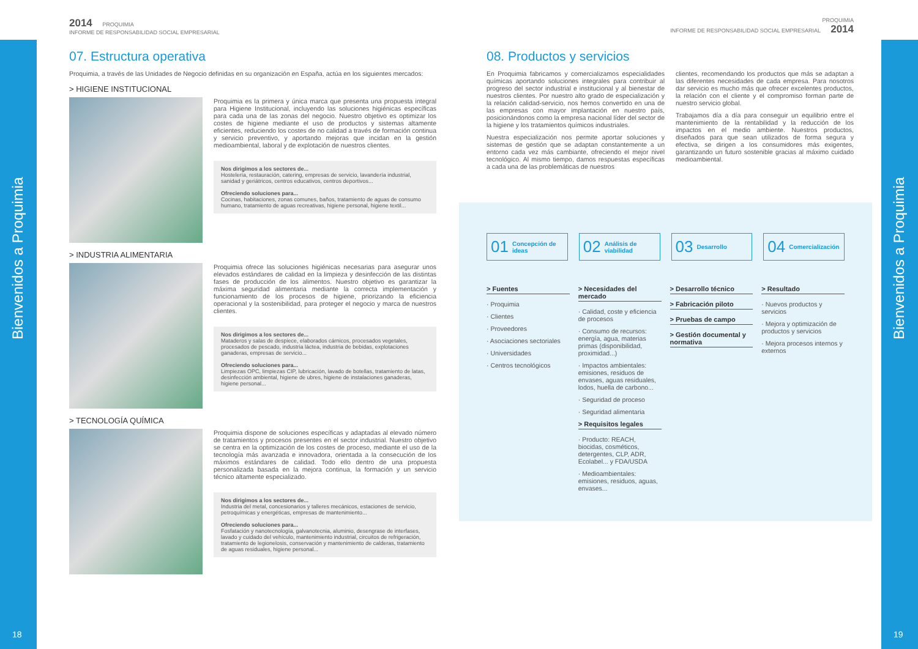Bienvenidos a Proquimia
18
Bienvenidos a Proquimia
19
2014 PROQUIMIA
INFORME DE RESPONSABILIDAD SOCIAL EMPRESARIAL
07. Estructura operativa
Proquimia, a través de las Unidades de Negocio definidas en su organización en España, actúa en los siguientes mercados:
> HIGIENE INSTITUCIONAL
Proquimia es la primera y única marca que presenta una propuesta integral para Higiene Institucional, incluyendo las soluciones higiénicas específicas para cada una de las zonas del negocio. Nuestro objetivo es optimizar los costes de higiene mediante el uso de productos y sistemas altamente eficientes, reduciendo los costes de no calidad a través de formación continua y servicio preventivo, y aportando mejoras que incidan en la gestión medioambiental, laboral y de explotación de nuestros clientes.
Nos dirigimos a los sectores de...
Hostelería, restauración, catering, empresas de servicio, lavandería industrial, sanidad y geriátricos, centros educativos, centros deportivos...
Ofreciendo soluciones para...
Cocinas, habitaciones, zonas comunes, baños, tratamiento de aguas de consumo humano, tratamiento de aguas recreativas, higiene personal, higiene textil...
> INDUSTRIA ALIMENTARIA
Proquimia ofrece las soluciones higiénicas necesarias para asegurar unos elevados estándares de calidad en la limpieza y desinfección de las distintas fases de producción de los alimentos. Nuestro objetivo es garantizar la máxima seguridad alimentaria mediante la correcta implementación y funcionamiento de los procesos de higiene, priorizando la eficiencia operacional y la sostenibilidad, para proteger el negocio y marca de nuestros clientes.
Nos dirigimos a los sectores de...
Mataderos y salas de despiece, elaborados cárnicos, procesados vegetales, procesados de pescado, industria láctea, industria de bebidas, explotaciones ganaderas, empresas de servicio...
Ofreciendo soluciones para...
Limpiezas OPC, limpiezas CIP, lubricación, lavado de botellas, tratamiento de latas, desinfección ambiental, higiene de ubres, higiene de instalaciones ganaderas, higiene personal...
> TECNOLOGÍA QUÍMICA
Proquimia dispone de soluciones específicas y adaptadas al elevado número de tratamientos y procesos presentes en el sector industrial. Nuestro objetivo se centra en la optimización de los costes de proceso, mediante el uso de la tecnología más avanzada e innovadora, orientada a la consecución de los máximos estándares de calidad. Todo ello dentro de una propuesta personalizada basada en la mejora continua, la formación y un servicio técnico altamente especializado.
Nos dirigimos a los sectores de...
Industria del metal, concesionarios y talleres mecánicos, estaciones de servicio, petroquímicas y energéticas, empresas de mantenimiento...
Ofreciendo soluciones para...
Fosfatación y nanotecnología, galvanotecnia, aluminio, desengrase de interfases, lavado y cuidado del vehículo, mantenimiento industrial, circuitos de refrigeración, tratamiento de legionelosis, conservación y mantenimiento de calderas, tratamiento de aguas residuales, higiene personal...
PROQUIMIA
INFORME DE RESPONSABILIDAD SOCIAL EMPRESARIAL 2014
08. Productos y servicios
En Proquimia fabricamos y comercializamos especialidades químicas aportando soluciones integrales para contribuir al progreso del sector industrial e institucional y al bienestar de nuestros clientes. Por nuestro alto grado de especialización y la relación calidad-servicio, nos hemos convertido en una de las empresas con mayor implantación en nuestro país, posicionándonos como la empresa nacional líder del sector de la higiene y los tratamientos químicos industriales.
Nuestra especialización nos permite aportar soluciones y sistemas de gestión que se adaptan constantemente a un entorno cada vez más cambiante, ofreciendo el mejor nivel tecnológico. Al mismo tiempo, damos respuestas específicas a cada una de las problemáticas de nuestros
clientes, recomendando los productos que más se adaptan a las diferentes necesidades de cada empresa. Para nosotros dar servicio es mucho más que ofrecer excelentes productos, la relación con el cliente y el compromiso forman parte de nuestro servicio global.
Trabajamos día a día para conseguir un equilibrio entre el mantenimiento de la rentabilidad y la reducción de los impactos en el medio ambiente. Nuestros productos, diseñados para que sean utilizados de forma segura y efectiva, se dirigen a los consumidores más exigentes, garantizando un futuro sostenible gracias al máximo cuidado medioambiental.
01 Concepción de ideas
02 Análisis de viabilidad
03 Desarrollo
04 Comercialización
> Fuentes
· Proquimia
· Clientes
· Proveedores
· Asociaciones sectoriales
· Universidades
· Centros tecnológicos
> Necesidades del mercado
· Calidad, coste y eficiencia de procesos
· Consumo de recursos: energía, agua, materias primas (disponibilidad, proximidad...)
· Impactos ambientales: emisiones, residuos de envases, aguas residuales, lodos, huella de carbono...
· Seguridad de proceso
· Seguridad alimentaria
> Requisitos legales
· Producto: REACH, biocidas, cosméticos, detergentes, CLP, ADR, Ecolabel... y FDA/USDA
· Medioambientales: emisiones, residuos, aguas, envases...
> Desarrollo técnico
> Fabricación piloto
> Pruebas de campo
> Gestión documental y normativa
> Resultado
· Nuevos productos y servicios
· Mejora y optimización de productos y servicios
· Mejora procesos internos y externos